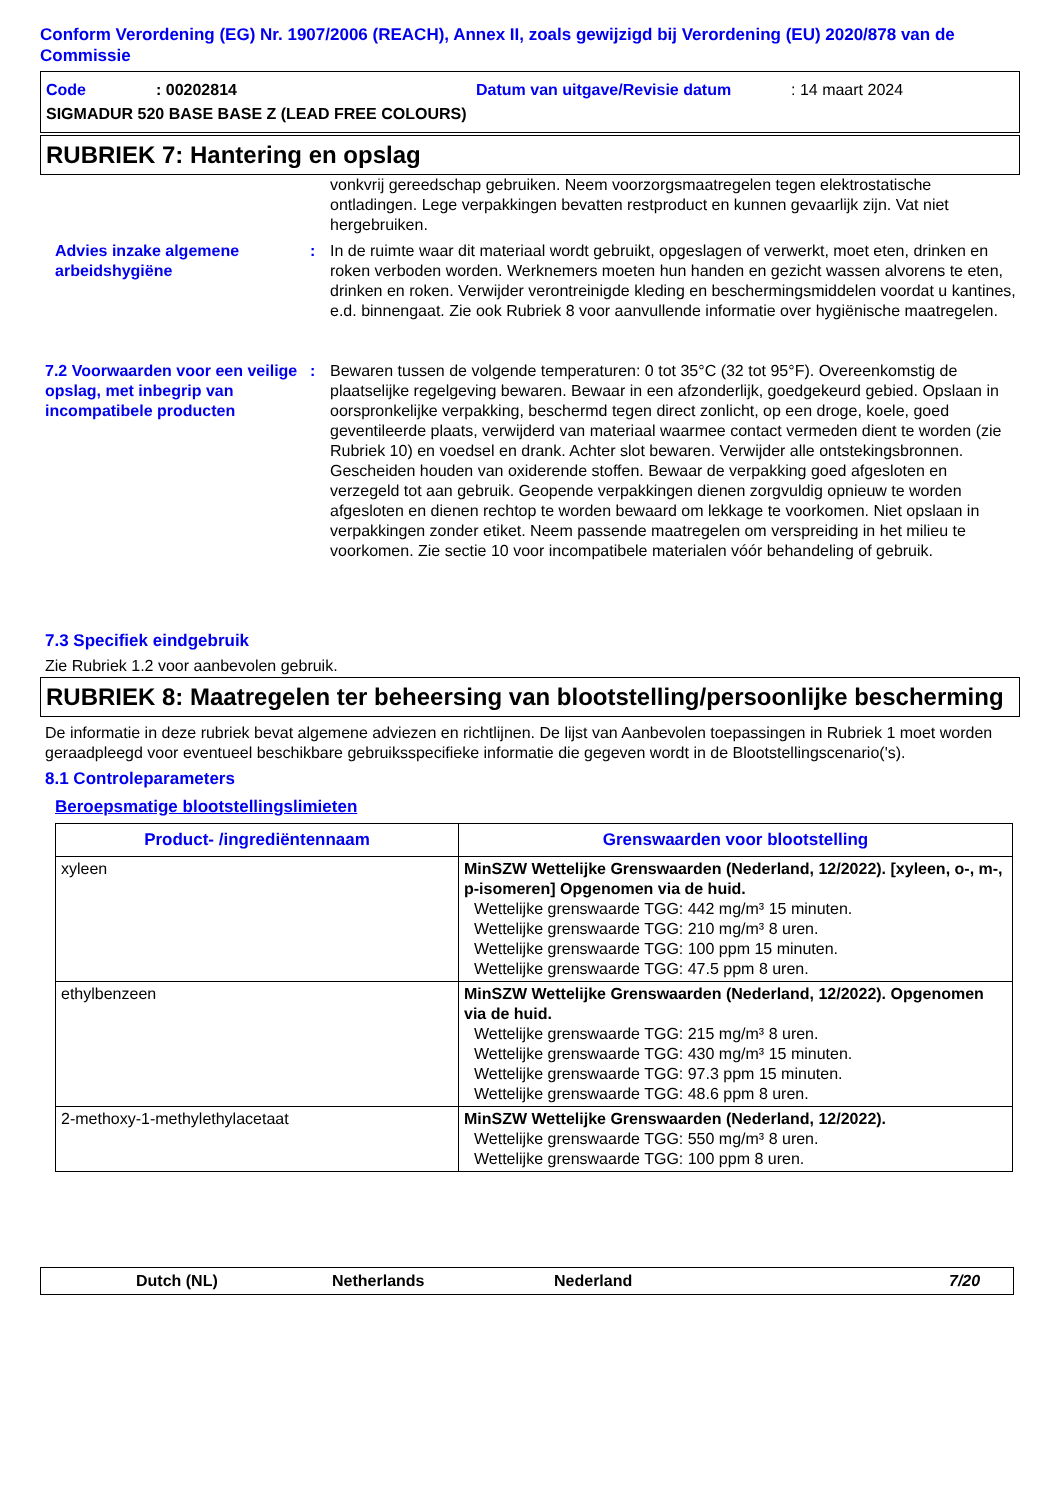Conform Verordening (EG) Nr. 1907/2006 (REACH), Annex II, zoals gewijzigd bij Verordening (EU) 2020/878 van de Commissie
Code: 00202814 Datum van uitgave/Revisie datum: 14 maart 2024
SIGMADUR 520 BASE BASE Z (LEAD FREE COLOURS)
RUBRIEK 7: Hantering en opslag
vonkvrij gereedschap gebruiken. Neem voorzorgsmaatregelen tegen elektrostatische ontladingen. Lege verpakkingen bevatten restproduct en kunnen gevaarlijk zijn. Vat niet hergebruiken.
Advies inzake algemene arbeidshygiëne
: In de ruimte waar dit materiaal wordt gebruikt, opgeslagen of verwerkt, moet eten, drinken en roken verboden worden. Werknemers moeten hun handen en gezicht wassen alvorens te eten, drinken en roken. Verwijder verontreinigde kleding en beschermingsmiddelen voordat u kantines, e.d. binnengaat. Zie ook Rubriek 8 voor aanvullende informatie over hygiënische maatregelen.
7.2 Voorwaarden voor een veilige opslag, met inbegrip van incompatibele producten
: Bewaren tussen de volgende temperaturen: 0 tot 35°C (32 tot 95°F). Overeenkomstig de plaatselijke regelgeving bewaren. Bewaar in een afzonderlijk, goedgekeurd gebied. Opslaan in oorspronkelijke verpakking, beschermd tegen direct zonlicht, op een droge, koele, goed geventileerde plaats, verwijderd van materiaal waarmee contact vermeden dient te worden (zie Rubriek 10) en voedsel en drank. Achter slot bewaren. Verwijder alle ontstekingsbronnen. Gescheiden houden van oxiderende stoffen. Bewaar de verpakking goed afgesloten en verzegeld tot aan gebruik. Geopende verpakkingen dienen zorgvuldig opnieuw te worden afgesloten en dienen rechtop te worden bewaard om lekkage te voorkomen. Niet opslaan in verpakkingen zonder etiket. Neem passende maatregelen om verspreiding in het milieu te voorkomen. Zie sectie 10 voor incompatibele materialen vóór behandeling of gebruik.
7.3 Specifiek eindgebruik
Zie Rubriek 1.2 voor aanbevolen gebruik.
RUBRIEK 8: Maatregelen ter beheersing van blootstelling/persoonlijke bescherming
De informatie in deze rubriek bevat algemene adviezen en richtlijnen. De lijst van Aanbevolen toepassingen in Rubriek 1 moet worden geraadpleegd voor eventueel beschikbare gebruiksspecifieke informatie die gegeven wordt in de Blootstellingscenario('s).
8.1 Controleparameters
Beroepsmatige blootstellingslimieten
| Product- /ingrediëntennaam | Grenswaarden voor blootstelling |
| --- | --- |
| xyleen | MinSZW Wettelijke Grenswaarden (Nederland, 12/2022). [xyleen, o-, m-, p-isomeren] Opgenomen via de huid. Wettelijke grenswaarde TGG: 442 mg/m³ 15 minuten. Wettelijke grenswaarde TGG: 210 mg/m³ 8 uren. Wettelijke grenswaarde TGG: 100 ppm 15 minuten. Wettelijke grenswaarde TGG: 47.5 ppm 8 uren. |
| ethylbenzeen | MinSZW Wettelijke Grenswaarden (Nederland, 12/2022). Opgenomen via de huid. Wettelijke grenswaarde TGG: 215 mg/m³ 8 uren. Wettelijke grenswaarde TGG: 430 mg/m³ 15 minuten. Wettelijke grenswaarde TGG: 97.3 ppm 15 minuten. Wettelijke grenswaarde TGG: 48.6 ppm 8 uren. |
| 2-methoxy-1-methylethylacetaat | MinSZW Wettelijke Grenswaarden (Nederland, 12/2022). Wettelijke grenswaarde TGG: 550 mg/m³ 8 uren. Wettelijke grenswaarde TGG: 100 ppm 8 uren. |
Dutch (NL) Netherlands Nederland 7/20